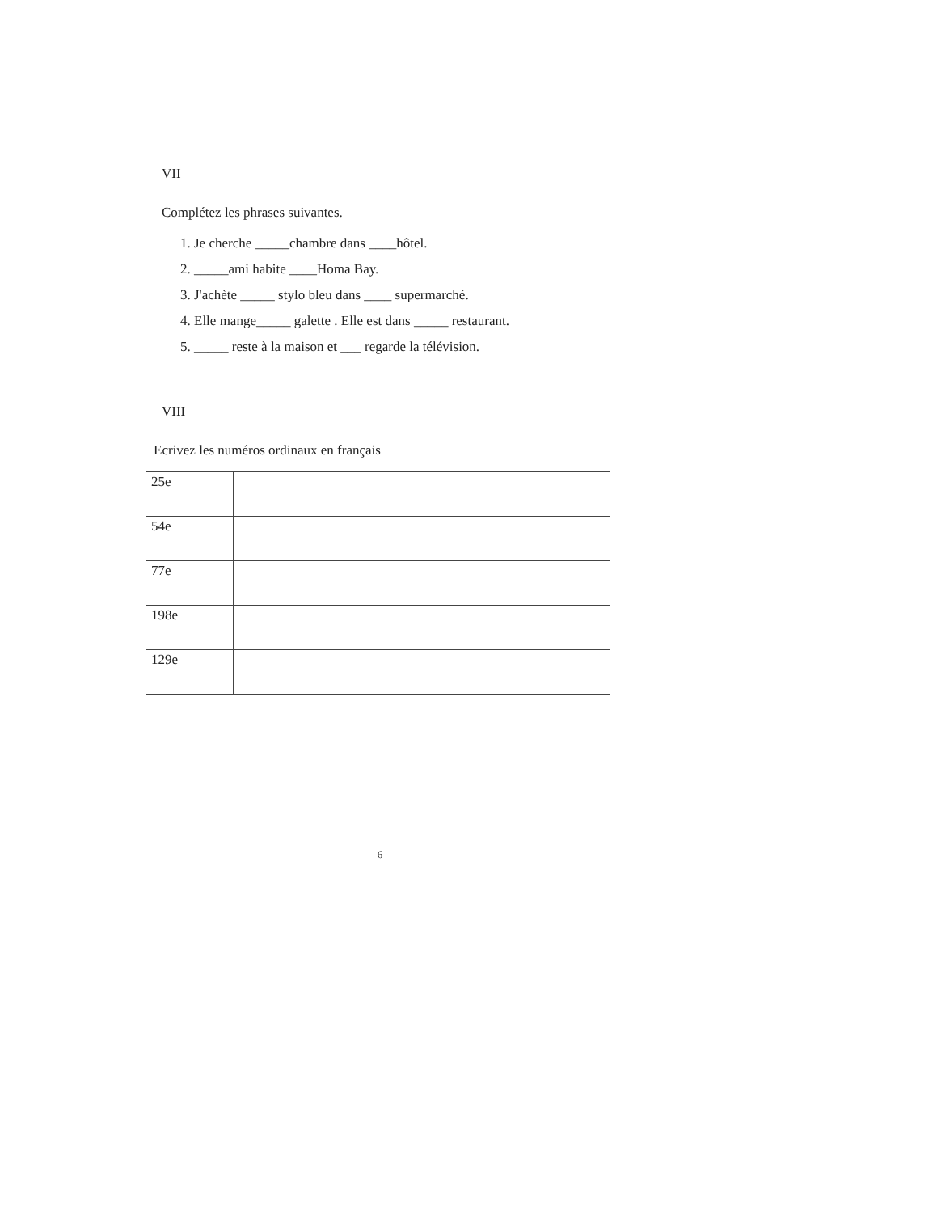VII
Complétez les phrases suivantes.
1. Je cherche _____chambre dans ____hôtel.
2. _____ami habite ____Homa Bay.
3. J'achète _____ stylo bleu dans ____ supermarché.
4. Elle mange_____ galette . Elle est dans _____ restaurant.
5. _____ reste à la maison et ___ regarde la télévision.
VIII
Ecrivez les numéros ordinaux en français
| 25e | |
| 54e | |
| 77e | |
| 198e | |
| 129e | |
6